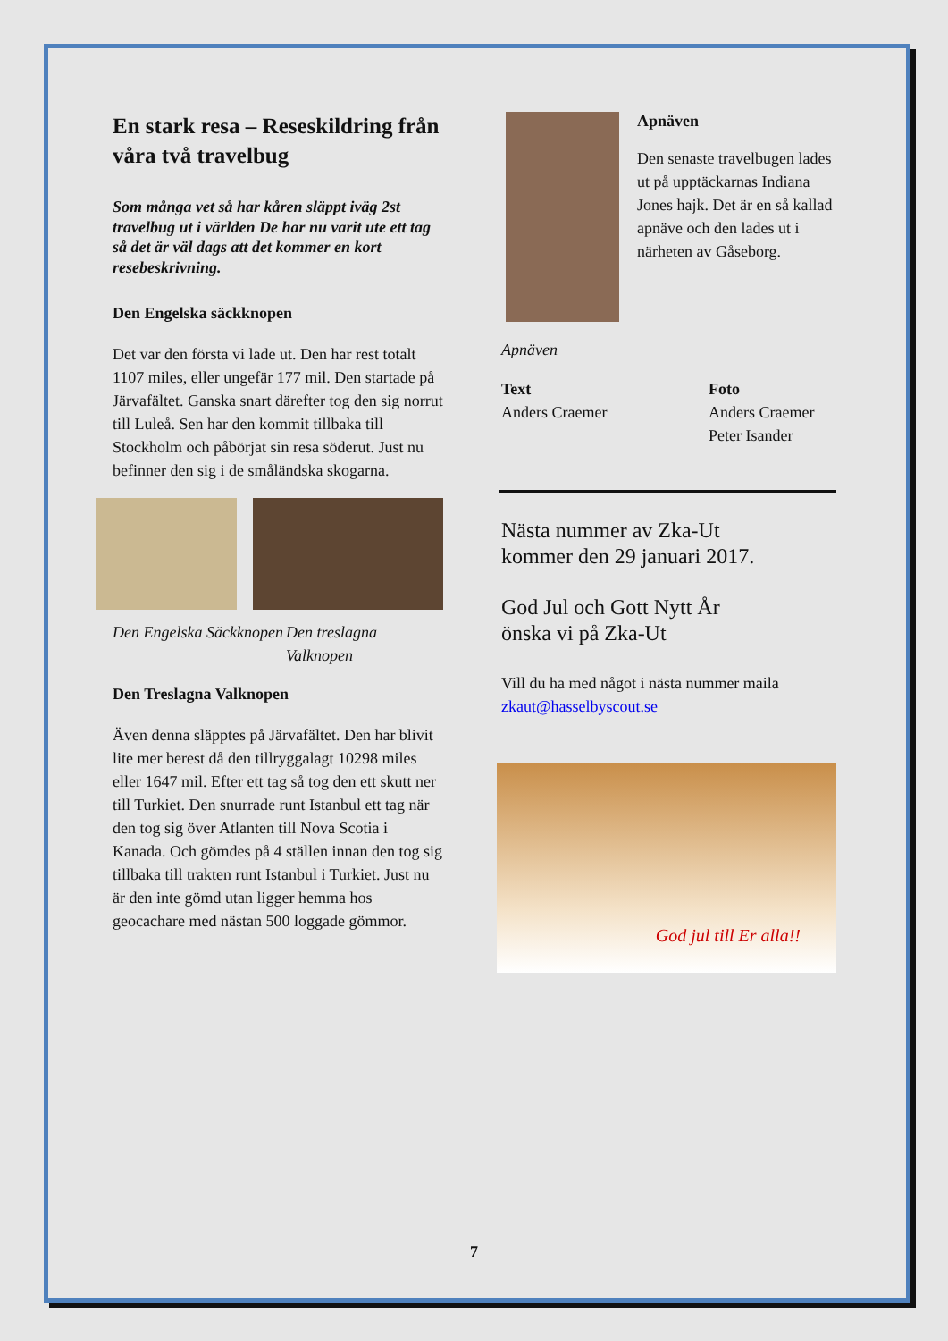En stark resa – Reseskildring från våra två travelbug
Som många vet så har kåren släppt iväg 2st travelbug ut i världen De har nu varit ute ett tag så det är väl dags att det kommer en kort resebeskrivning.
Den Engelska säckknopen
Det var den första vi lade ut. Den har rest totalt 1107 miles, eller ungefär 177 mil. Den startade på Järvafältet. Ganska snart därefter tog den sig norrut till Luleå. Sen har den kommit tillbaka till Stockholm och påbörjat sin resa söderut. Just nu befinner den sig i de småländska skogarna.
Den Engelska Säckknopen
Den treslagna Valknopen
Den Treslagna Valknopen
Även denna släpptes på Järvafältet. Den har blivit lite mer berest då den tillryggalagt 10298 miles eller 1647 mil. Efter ett tag så tog den ett skutt ner till Turkiet. Den snurrade runt Istanbul ett tag när den tog sig över Atlanten till Nova Scotia i Kanada. Och gömdes på 4 ställen innan den tog sig tillbaka till trakten runt Istanbul i Turkiet. Just nu är den inte gömd utan ligger hemma hos geocachare med nästan 500 loggade gömmor.
Apnäven
Den senaste travelbugen lades ut på upptäckarnas Indiana Jones hajk. Det är en så kallad apnäve och den lades ut i närheten av Gåseborg.
Apnäven
Text
Anders Craemer
Foto
Anders Craemer
Peter Isander
Nästa nummer av Zka-Ut
kommer den 29 januari 2017.
God Jul och Gott Nytt År
önska vi på Zka-Ut
Vill du ha med något i nästa nummer maila zkaut@hasselbyscout.se
God jul till Er alla!!
7